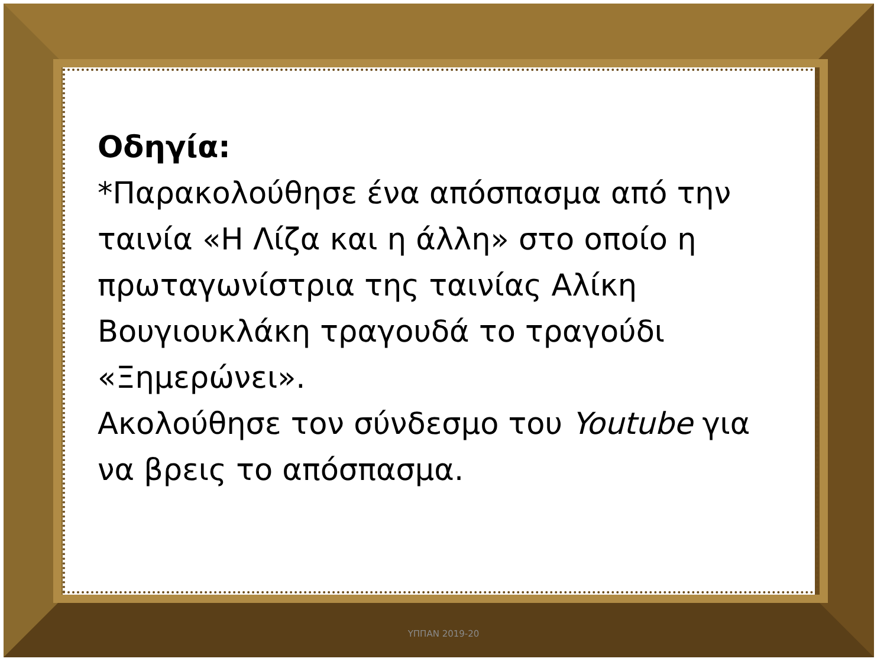Οδηγία:
*Παρακολούθησε ένα απόσπασμα από την ταινία «Η Λίζα και η άλλη» στο οποίο η πρωταγωνίστρια της ταινίας Αλίκη Βουγιουκλάκη τραγουδά το τραγούδι «Ξημερώνει».
Ακολούθησε τον σύνδεσμο του Youtube για να βρεις το απόσπασμα.
ΥΠΠΑΝ 2019-20